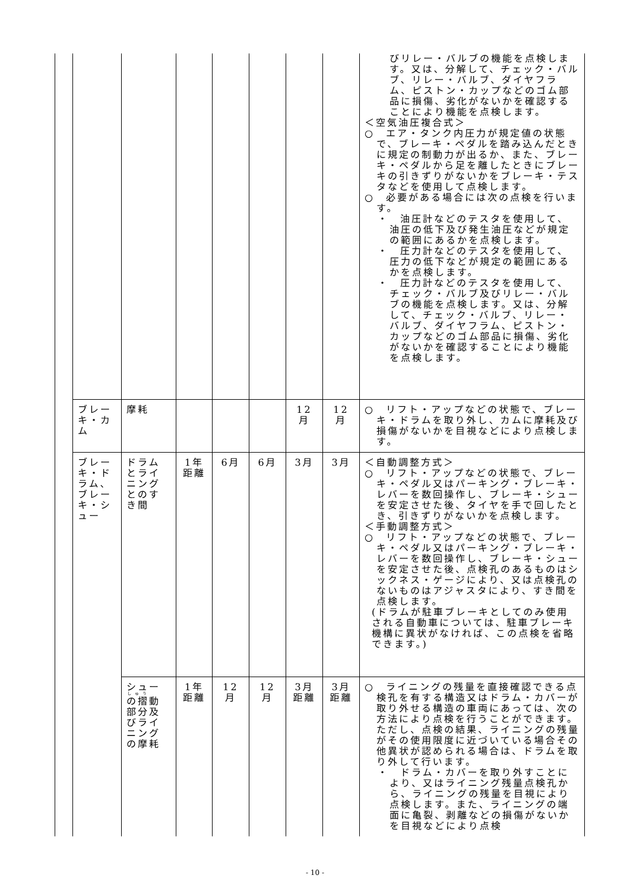| | | | | | | | | びリレー・バルブの機能を点検します。又は、分解して、チェック・バルブ、リレー・バルブ、ダイヤフラム、ピストン・カップなどのゴム部品に損傷、劣化がないかを確認することにより機能を点検します。 ＜空気油圧複合式＞ ○ エア・タンク内圧力が規定値の状態で、ブレーキ・ペダルを踏み込んだときに規定の制動力が出るか、また、ブレーキ・ペダルから足を離したときにブレーキの引きずりがないかをブレーキ・テスタなどを使用して点検します。 ○ 必要がある場合には次の点検を行います。 ・ 油圧計などのテスタを使用して、油圧の低下及び発生油圧などが規定の範囲にあるかを点検します。 ・ 圧力計などのテスタを使用して、圧力の低下などが規定の範囲にあるかを点検します。 ・ 圧力計などのテスタを使用して、チェック・バルブ及びリレー・バルブの機能を点検します。又は、分解して、チェック・バルブ、リレー・バルブ、ダイヤフラム、ピストン・カップなどのゴム部品に損傷、劣化がないかを確認することにより機能を点検します。 |
| | ブレーキ・カム | 摩耗 | | | | 12月 | 12月 | ○ リフト・アップなどの状態で、ブレーキ・ドラムを取り外し、カムに摩耗及び損傷がないかを目視などにより点検します。 |
| | ブレーキ・ドラム、ブレーキ・シュー | ドラムとライニングとのすき間 | 1年距離 | 6月 | 6月 | 3月 | 3月 | ＜自動調整方式＞ ○ リフト・アップなどの状態で、ブレーキ・ペダル又はパーキング・ブレーキ・レバーを数回操作し、ブレーキ・シューを安定させた後、タイヤを手で回したとき、引きずりがないかを点検します。 ＜手動調整方式＞ ○ リフト・アップなどの状態で、ブレーキ・ペダル又はパーキング・ブレーキ・レバーを数回操作し、ブレーキ・シューを安定させた後、点検孔のあるものはシックネス・ゲージにより、又は点検孔のないものはアジャスタにより、すき間を点検します。 (ドラムが駐車ブレーキとしてのみ使用される自動車については、駐車ブレーキ機構に異状がなければ、この点検を省略できます。) |
| | | シュー の摺 動部分及びライニングの摩耗 | 1年距離 | 12月 | 12月 | 3月距離 | 3月距離 | ○ ライニングの残量を直接確認できる点検孔を有する構造又はドラム・カバーが取り外せる構造の車両にあっては、次の方法により点検を行うことができます。ただし、点検の結果、ライニングの残量がその使用限度に近づいている場合その他異状が認められる場合は、ドラムを取り外して行います。 ・ ドラム・カバーを取り外すことにより、又はライニング残量点検孔から、ライニングの残量を目視により点検します。また、ライニングの端面に亀裂、剥離などの損傷がないかを目視などにより点検 |
- 10 -